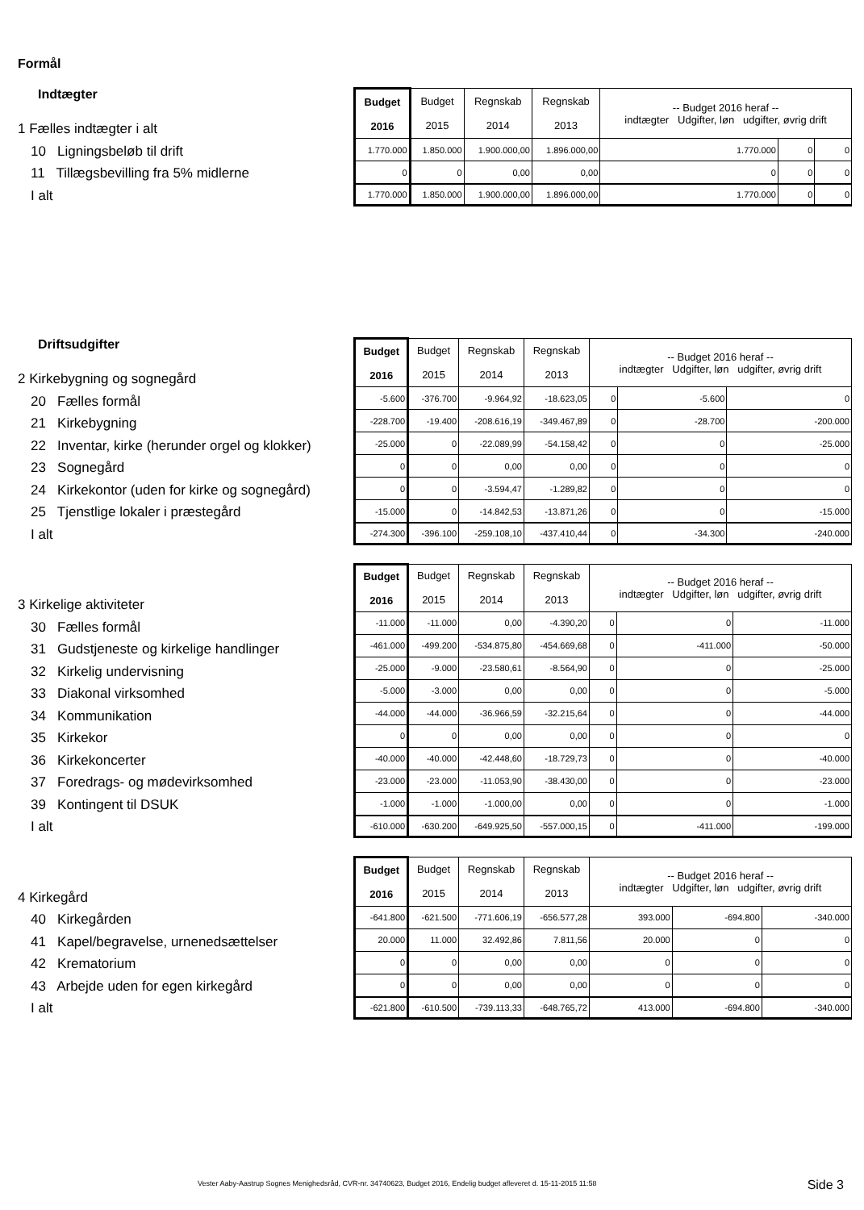Formål
Indtægter
1 Fælles indtægter i alt
10 Ligningsbeløb til drift
11 Tillægsbevilling fra 5% midlerne
I alt
| Budget 2016 | Budget 2015 | Regnskab 2014 | Regnskab 2013 | -- Budget 2016 heraf -- indtægter Udgifter, løn udgifter, øvrig drift | | |
| --- | --- | --- | --- | --- | --- | --- |
| 1.770.000 | 1.850.000 | 1.900.000,00 | 1.896.000,00 | 1.770.000 | 0 | 0 |
| 0 | 0 | 0,00 | 0,00 | 0 | 0 | 0 |
| 1.770.000 | 1.850.000 | 1.900.000,00 | 1.896.000,00 | 1.770.000 | 0 | 0 |
Driftsudgifter
2 Kirkebygning og sognegård
20 Fælles formål
21 Kirkebygning
22 Inventar, kirke (herunder orgel og klokker)
23 Sognegård
24 Kirkekontor (uden for kirke og sognegård)
25 Tjenstlige lokaler i præstegård
I alt
| Budget 2016 | Budget 2015 | Regnskab 2014 | Regnskab 2013 | -- Budget 2016 heraf -- indtægter Udgifter, løn udgifter, øvrig drift | | |
| --- | --- | --- | --- | --- | --- | --- |
| -5.600 | -376.700 | -9.964,92 | -18.623,05 | 0 | -5.600 | 0 |
| -228.700 | -19.400 | -208.616,19 | -349.467,89 | 0 | -28.700 | -200.000 |
| -25.000 | 0 | -22.089,99 | -54.158,42 | 0 | 0 | -25.000 |
| 0 | 0 | 0,00 | 0,00 | 0 | 0 | 0 |
| 0 | 0 | -3.594,47 | -1.289,82 | 0 | 0 | 0 |
| -15.000 | 0 | -14.842,53 | -13.871,26 | 0 | 0 | -15.000 |
| -274.300 | -396.100 | -259.108,10 | -437.410,44 | 0 | -34.300 | -240.000 |
3 Kirkelige aktiviteter
30 Fælles formål
31 Gudstjeneste og kirkelige handlinger
32 Kirkelig undervisning
33 Diakonal virksomhed
34 Kommunikation
35 Kirkekor
36 Kirkekoncerter
37 Foredrags- og mødevirksomhed
39 Kontingent til DSUK
I alt
| Budget 2016 | Budget 2015 | Regnskab 2014 | Regnskab 2013 | -- Budget 2016 heraf -- indtægter Udgifter, løn udgifter, øvrig drift | | |
| --- | --- | --- | --- | --- | --- | --- |
| -11.000 | -11.000 | 0,00 | -4.390,20 | 0 | 0 | -11.000 |
| -461.000 | -499.200 | -534.875,80 | -454.669,68 | 0 | -411.000 | -50.000 |
| -25.000 | -9.000 | -23.580,61 | -8.564,90 | 0 | 0 | -25.000 |
| -5.000 | -3.000 | 0,00 | 0,00 | 0 | 0 | -5.000 |
| -44.000 | -44.000 | -36.966,59 | -32.215,64 | 0 | 0 | -44.000 |
| 0 | 0 | 0,00 | 0,00 | 0 | 0 | 0 |
| -40.000 | -40.000 | -42.448,60 | -18.729,73 | 0 | 0 | -40.000 |
| -23.000 | -23.000 | -11.053,90 | -38.430,00 | 0 | 0 | -23.000 |
| -1.000 | -1.000 | -1.000,00 | 0,00 | 0 | 0 | -1.000 |
| -610.000 | -630.200 | -649.925,50 | -557.000,15 | 0 | -411.000 | -199.000 |
4 Kirkegård
40 Kirkegården
41 Kapel/begravelse, urnenedsættelser
42 Krematorium
43 Arbejde uden for egen kirkegård
I alt
| Budget 2016 | Budget 2015 | Regnskab 2014 | Regnskab 2013 | -- Budget 2016 heraf -- indtægter Udgifter, løn udgifter, øvrig drift | | |
| --- | --- | --- | --- | --- | --- | --- |
| -641.800 | -621.500 | -771.606,19 | -656.577,28 | 393.000 | -694.800 | -340.000 |
| 20.000 | 11.000 | 32.492,86 | 7.811,56 | 20.000 | 0 | 0 |
| 0 | 0 | 0,00 | 0,00 | 0 | 0 | 0 |
| 0 | 0 | 0,00 | 0,00 | 0 | 0 | 0 |
| -621.800 | -610.500 | -739.113,33 | -648.765,72 | 413.000 | -694.800 | -340.000 |
Vester Aaby-Aastrup Sognes Menighedsråd, CVR-nr. 34740623, Budget 2016, Endelig budget afleveret d. 15-11-2015 11:58
Side 3